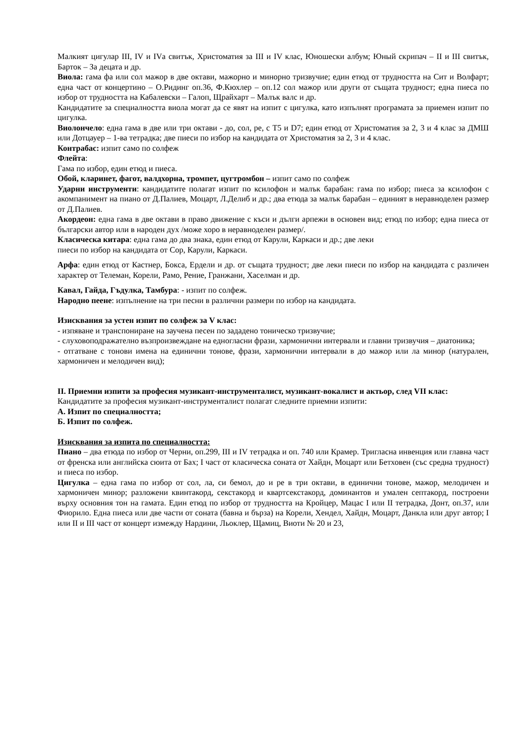Малкият цигулар III, IV и IVа свитък, Христоматия за III и IV клас, Юношески албум; Юный скрипач – II и III свитък, Барток – За децата и др.
Виола: гама фа или сол мажор в две октави, мажорно и минорно тризвучие; един етюд от трудността на Сит и Волфарт; една част от концертино – О.Ридинг оп.36, Ф.Кюхлер – оп.12 сол мажор или други от същата трудност; една пиеса по избор от трудността на Кабалевски – Галоп, Щрайхарт – Малък валс и др.
Кандидатите за специалността виола могат да се явят на изпит с цигулка, като изпълнят програмата за приемен изпит по цигулка.
Виолончело: една гама в две или три октави - до, сол, ре, с Т5 и D7; един етюд от Христоматия за 2, 3 и 4 клас за ДМШ или Дотцауер – 1-ва тетрадка; две пиеси по избор на кандидата от Христоматия за 2, 3 и 4 клас.
Контрабас: изпит само по солфеж
Флейта:
Гама по избор, един етюд и пиеса.
Обой, кларинет, фагот, валдхорна, тромпет, цугтромбон – изпит само по солфеж
Ударни инструменти: кандидатите полагат изпит по ксилофон и малък барабан: гама по избор; пиеса за ксилофон с акомпанимент на пиано от Д.Палиев, Моцарт, Л.Делиб и др.; два етюда за малък барабан – единият в неравноделен размер от Д.Палиев.
Акордеон: една гама в две октави в право движение с къси и дълги арпежи в основен вид; етюд по избор; една пиеса от български автор или в народен дух /може хоро в неравноделен размер/.
Класическа китара: една гама до два знака, един етюд от Карули, Каркаси и др.; две леки
пиеси по избор на кандидата от Сор, Карули, Каркаси.
Арфа: един етюд от Кастнер, Бокса, Ердели и др. от същата трудност; две леки пиеси по избор на кандидата с различен характер от Телеман, Корели, Рамо, Рение, Гранжани, Хаселман и др.
Кавал, Гайда, Гъдулка, Тамбура: - изпит по солфеж.
Народно пеене: изпълнение на три песни в различни размери по избор на кандидата.
Изисквания за устен изпит по солфеж за V клас:
- изпяване и транспониране на заучена песен по зададено тоническо тризвучие;
- слуховоподражателно възпроизвеждане на едногласни фрази, хармонични интервали и главни тризвучия – диатоника;
- отгатване с тонови имена на единични тонове, фрази, хармонични интервали в до мажор или ла минор (натурален, хармоничен и мелодичен вид);
II. Приемни изпити за професия музикант-инструменталист, музикант-вокалист и актьор, след VII клас:
Кандидатите за професия музикант-инструменталист полагат следните приемни изпити:
А. Изпит по специалността;
Б. Изпит по солфеж.
Изисквания за изпита по специалността:
Пиано – два етюда по избор от Черни, оп.299, III и IV тетрадка и оп. 740 или Крамер. Тригласна инвенция или главна част от френска или английска сюита от Бах; I част от класическа соната от Хайдн, Моцарт или Бетховен (със средна трудност) и пиеса по избор.
Цигулка – една гама по избор от сол, ла, си бемол, до и ре в три октави, в единични тонове, мажор, мелодичен и хармоничен минор; разложени квинтакорд, секстакорд и квартсекстакорд, доминантов и умален септакорд, построени върху основния тон на гамата. Един етюд по избор от трудността на Кройцер, Мацас I или II тетрадка, Донт, оп.37, или Фиорило. Една пиеса или две части от соната (бавна и бърза) на Корели, Хендел, Хайдн, Моцарт, Данкла или друг автор; I или II и III част от концерт измежду Нардини, Льоклер, Щамиц, Виоти № 20 и 23,